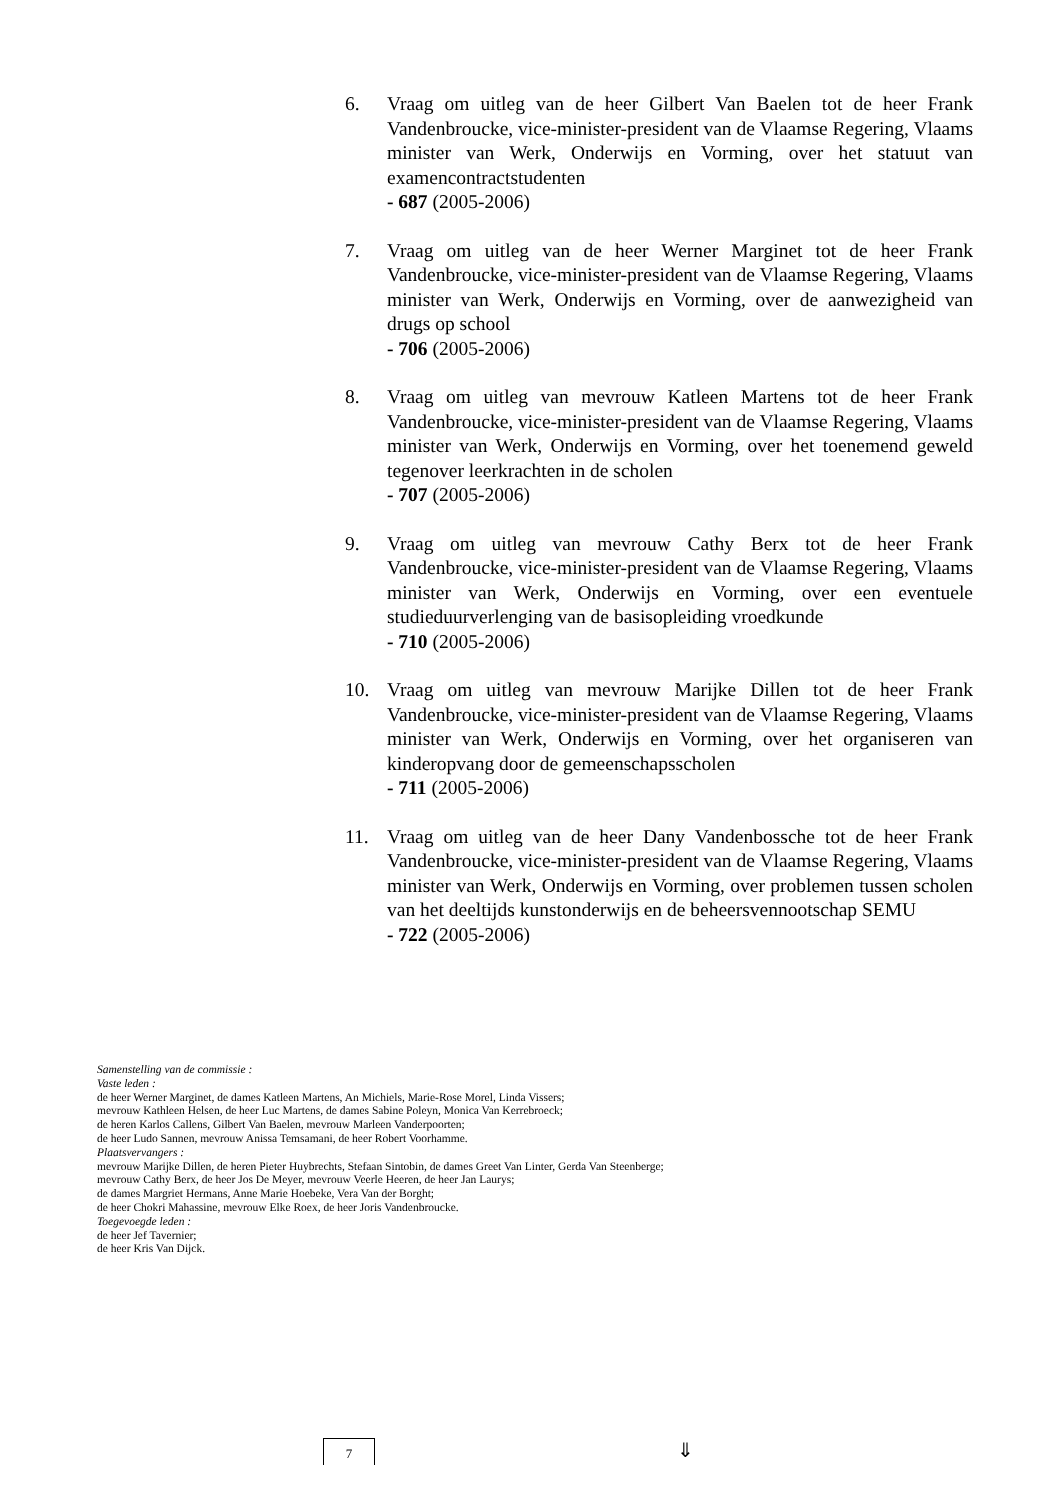6. Vraag om uitleg van de heer Gilbert Van Baelen tot de heer Frank Vandenbroucke, vice-minister-president van de Vlaamse Regering, Vlaams minister van Werk, Onderwijs en Vorming, over het statuut van examencontractstudenten
- 687 (2005-2006)
7. Vraag om uitleg van de heer Werner Marginet tot de heer Frank Vandenbroucke, vice-minister-president van de Vlaamse Regering, Vlaams minister van Werk, Onderwijs en Vorming, over de aanwezigheid van drugs op school
- 706 (2005-2006)
8. Vraag om uitleg van mevrouw Katleen Martens tot de heer Frank Vandenbroucke, vice-minister-president van de Vlaamse Regering, Vlaams minister van Werk, Onderwijs en Vorming, over het toenemend geweld tegenover leerkrachten in de scholen
- 707 (2005-2006)
9. Vraag om uitleg van mevrouw Cathy Berx tot de heer Frank Vandenbroucke, vice-minister-president van de Vlaamse Regering, Vlaams minister van Werk, Onderwijs en Vorming, over een eventuele studieduurverlenging van de basisopleiding vroedkunde
- 710 (2005-2006)
10. Vraag om uitleg van mevrouw Marijke Dillen tot de heer Frank Vandenbroucke, vice-minister-president van de Vlaamse Regering, Vlaams minister van Werk, Onderwijs en Vorming, over het organiseren van kinderopvang door de gemeenschapsscholen
- 711 (2005-2006)
11. Vraag om uitleg van de heer Dany Vandenbossche tot de heer Frank Vandenbroucke, vice-minister-president van de Vlaamse Regering, Vlaams minister van Werk, Onderwijs en Vorming, over problemen tussen scholen van het deeltijds kunstonderwijs en de beheersvennootschap SEMU
- 722 (2005-2006)
Samenstelling van de commissie :
Vaste leden :
de heer Werner Marginet, de dames Katleen Martens, An Michiels, Marie-Rose Morel, Linda Vissers;
mevrouw Kathleen Helsen, de heer Luc Martens, de dames Sabine Poleyn, Monica Van Kerrebroeck;
de heren Karlos Callens, Gilbert Van Baelen, mevrouw Marleen Vanderpoorten;
de heer Ludo Sannen, mevrouw Anissa Temsamani, de heer Robert Voorhamme.
Plaatsvervangers :
mevrouw Marijke Dillen, de heren Pieter Huybrechts, Stefaan Sintobin, de dames Greet Van Linter, Gerda Van Steenberge;
mevrouw Cathy Berx, de heer Jos De Meyer, mevrouw Veerle Heeren, de heer Jan Laurys;
de dames Margriet Hermans, Anne Marie Hoebeke, Vera Van der Borght;
de heer Chokri Mahassine, mevrouw Elke Roex, de heer Joris Vandenbroucke.
Toegevoegde leden :
de heer Jef Tavernier;
de heer Kris Van Dijck.
7 ⇓